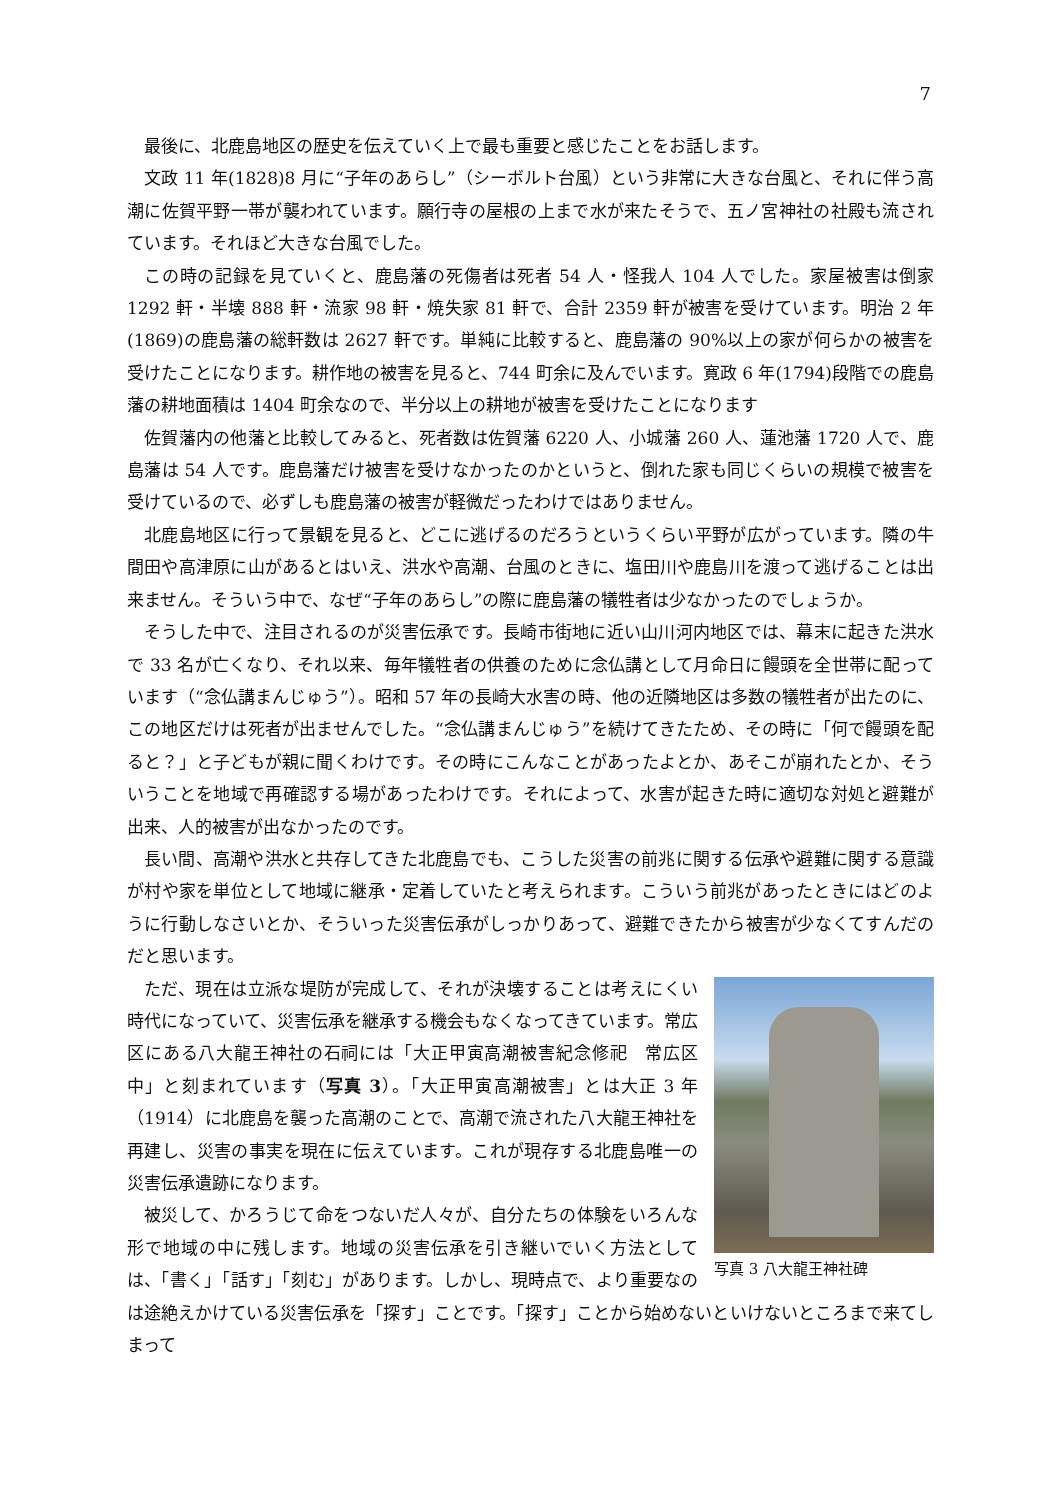7
最後に、北鹿島地区の歴史を伝えていく上で最も重要と感じたことをお話します。
文政 11 年(1828)8 月に“子年のあらし”（シーボルト台風）という非常に大きな台風と、それに伴う高潮に佐賀平野一帯が襲われています。願行寺の屋根の上まで水が来たそうで、五ノ宮神社の社殿も流されています。それほど大きな台風でした。
この時の記録を見ていくと、鹿島藩の死傷者は死者 54 人・怪我人 104 人でした。家屋被害は倒家 1292 軒・半壊 888 軒・流家 98 軒・焼失家 81 軒で、合計 2359 軒が被害を受けています。明治 2 年(1869)の鹿島藩の総軒数は 2627 軒です。単純に比較すると、鹿島藩の 90%以上の家が何らかの被害を受けたことになります。耕作地の被害を見ると、744 町余に及んでいます。寛政 6 年(1794)段階での鹿島藩の耕地面積は 1404 町余なので、半分以上の耕地が被害を受けたことになります
佐賀藩内の他藩と比較してみると、死者数は佐賀藩 6220 人、小城藩 260 人、蓮池藩 1720 人で、鹿島藩は 54 人です。鹿島藩だけ被害を受けなかったのかというと、倒れた家も同じくらいの規模で被害を受けているので、必ずしも鹿島藩の被害が軽微だったわけではありません。
北鹿島地区に行って景観を見ると、どこに逃げるのだろうというくらい平野が広がっています。隣の牛間田や高津原に山があるとはいえ、洪水や高潮、台風のときに、塩田川や鹿島川を渡って逃げることは出来ません。そういう中で、なぜ“子年のあらし”の際に鹿島藩の犠牲者は少なかったのでしょうか。
そうした中で、注目されるのが災害伝承です。長崎市街地に近い山川河内地区では、幕末に起きた洪水で 33 名が亡くなり、それ以来、毎年犠牲者の供養のために念仏講として月命日に饅頭を全世帯に配っています（“念仏講まんじゅう”）。昭和 57 年の長崎大水害の時、他の近隣地区は多数の犠牲者が出たのに、この地区だけは死者が出ませんでした。“念仏講まんじゅう”を続けてきたため、その時に「何で饅頭を配ると？」と子どもが親に聞くわけです。その時にこんなことがあったよとか、あそこが崩れたとか、そういうことを地域で再確認する場があったわけです。それによって、水害が起きた時に適切な対処と避難が出来、人的被害が出なかったのです。
長い間、高潮や洪水と共存してきた北鹿島でも、こうした災害の前兆に関する伝承や避難に関する意識が村や家を単位として地域に継承・定着していたと考えられます。こういう前兆があったときにはどのように行動しなさいとか、そういった災害伝承がしっかりあって、避難できたから被害が少なくてすんだのだと思います。
写真 3 八大龍王神社碑
ただ、現在は立派な堤防が完成して、それが決壊することは考えにくい時代になっていて、災害伝承を継承する機会もなくなってきています。常広区にある八大龍王神社の石祠には「大正甲寅高潮被害紀念修祀　常広区中」と刻まれています（写真 3）。「大正甲寅高潮被害」とは大正 3 年（1914）に北鹿島を襲った高潮のことで、高潮で流された八大龍王神社を再建し、災害の事実を現在に伝えています。これが現存する北鹿島唯一の災害伝承遺跡になります。
被災して、かろうじて命をつないだ人々が、自分たちの体験をいろんな形で地域の中に残します。地域の災害伝承を引き継いでいく方法としては、「書く」「話す」「刻む」があります。しかし、現時点で、より重要なのは途絶えかけている災害伝承を「探す」ことです。「探す」ことから始めないといけないところまで来てしまって